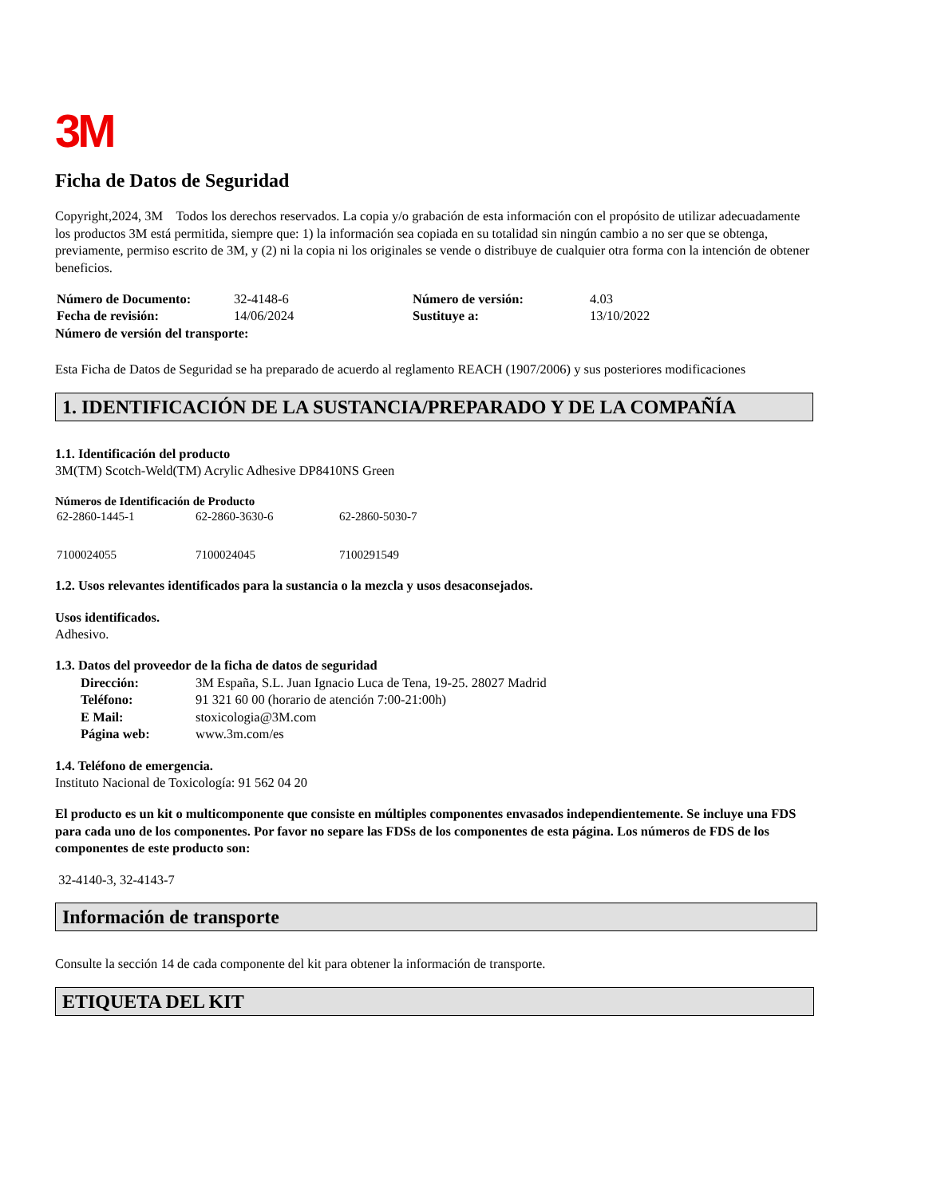3M
Ficha de Datos de Seguridad
Copyright,2024, 3M Todos los derechos reservados. La copia y/o grabación de esta información con el propósito de utilizar adecuadamente los productos 3M está permitida, siempre que: 1) la información sea copiada en su totalidad sin ningún cambio a no ser que se obtenga, previamente, permiso escrito de 3M, y (2) ni la copia ni los originales se vende o distribuye de cualquier otra forma con la intención de obtener beneficios.
| Número de Documento: | 32-4148-6 | Número de versión: | 4.03 |
| Fecha de revisión: | 14/06/2024 | Sustituye a: | 13/10/2022 |
Número de versión del transporte:
Esta Ficha de Datos de Seguridad se ha preparado de acuerdo al reglamento REACH (1907/2006) y sus posteriores modificaciones
1. IDENTIFICACIÓN DE LA SUSTANCIA/PREPARADO Y DE LA COMPAÑÍA
1.1. Identificación del producto
3M(TM) Scotch-Weld(TM) Acrylic Adhesive DP8410NS Green
Números de Identificación de Producto
| 62-2860-1445-1 | 62-2860-3630-6 | 62-2860-5030-7 |
| 7100024055 | 7100024045 | 7100291549 |
1.2. Usos relevantes identificados para la sustancia o la mezcla y usos desaconsejados.
Usos identificados.
Adhesivo.
1.3. Datos del proveedor de la ficha de datos de seguridad
| Dirección: | 3M España, S.L. Juan Ignacio Luca de Tena, 19-25. 28027 Madrid |
| Teléfono: | 91 321 60 00 (horario de atención 7:00-21:00h) |
| E Mail: | stoxicologia@3M.com |
| Página web: | www.3m.com/es |
1.4. Teléfono de emergencia.
Instituto Nacional de Toxicología: 91 562 04 20
El producto es un kit o multicomponente que consiste en múltiples componentes envasados independientemente. Se incluye una FDS para cada uno de los componentes. Por favor no separe las FDSs de los componentes de esta página. Los números de FDS de los componentes de este producto son:
32-4140-3, 32-4143-7
Información de transporte
Consulte la sección 14 de cada componente del kit para obtener la información de transporte.
ETIQUETA DEL KIT